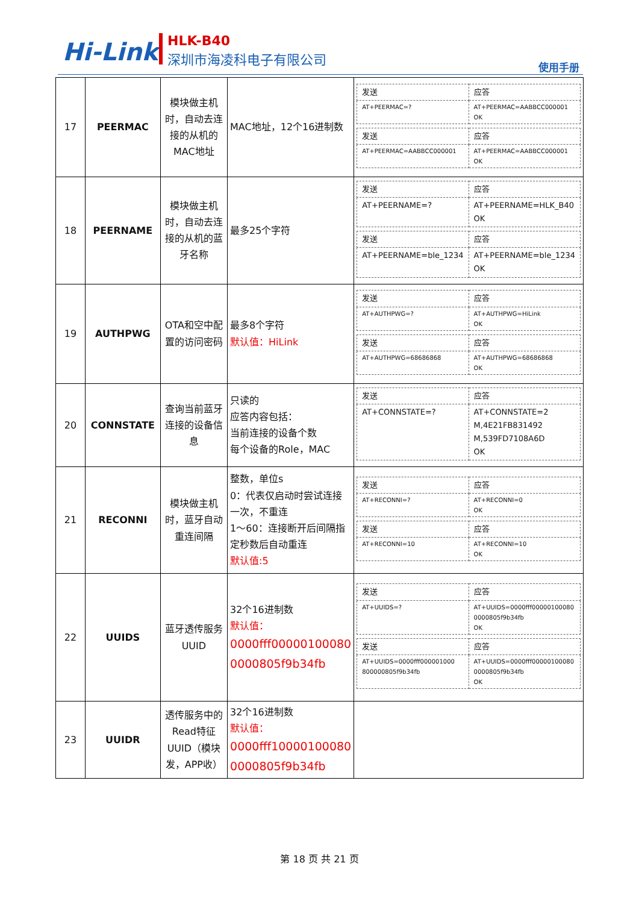Hi-Link HLK-B40
深圳市海凌科电子有限公司
使用手册
| 17 | PEERMAC | 模块做主机时，自动去连接的从机的MAC地址 | MAC地址，12个16进制数 | / 发送 / 应答 / / AT+PEERMAC=? / AT+PEERMAC=AABBCC000001 OK / / 发送 / 应答 / / AT+PEERMAC=AABBCC000001 / AT+PEERMAC=AABBCC000001 OK / |
| 18 | PEERNAME | 模块做主机时，自动去连接的从机的蓝牙名称 | 最多25个字符 | / 发送 / 应答 / / AT+PEERNAME=? / AT+PEERNAME=HLK_B40 OK / / 发送 / 应答 / / AT+PEERNAME=ble_1234 / AT+PEERNAME=ble_1234 OK / |
| 19 | AUTHPWG | OTA和空中配置的访问密码 | 最多8个字符 默认值：HiLink | / 发送 / 应答 / / AT+AUTHPWG=? / AT+AUTHPWG=HiLink OK / / 发送 / 应答 / / AT+AUTHPWG=68686868 / AT+AUTHPWG=68686868 OK / |
| 20 | CONNSTATE | 查询当前蓝牙连接的设备信息 | 只读的 应答内容包括： 当前连接的设备个数 每个设备的Role，MAC | / 发送 / 应答 / / AT+CONNSTATE=? / AT+CONNSTATE=2 M,4E21FB831492 M,539FD7108A6D OK / |
| 21 | RECONNI | 模块做主机时，蓝牙自动重连间隔 | 整数，单位s 0：代表仅启动时尝试连接一次，不重连 1～60：连接断开后间隔指定秒数后自动重连 默认值:5 | / 发送 / 应答 / / AT+RECONNI=? / AT+RECONNI=0 OK / / 发送 / 应答 / / AT+RECONNI=10 / AT+RECONNI=10 OK / |
| 22 | UUIDS | 蓝牙透传服务UUID | 32个16进制数 默认值： 0000fff00000100080 0000805f9b34fb | / 发送 / 应答 / / AT+UUIDS=? / AT+UUIDS=0000fff00000100080 0000805f9b34fb OK / / 发送 / 应答 / / AT+UUIDS=0000fff000001000 800000805f9b34fb / AT+UUIDS=0000fff00000100080 0000805f9b34fb OK / |
| 23 | UUIDR | 透传服务中的Read特征UUID（模块发，APP收） | 32个16进制数 默认值： 0000fff10000100080 0000805f9b34fb | |
第 18 页 共 21 页